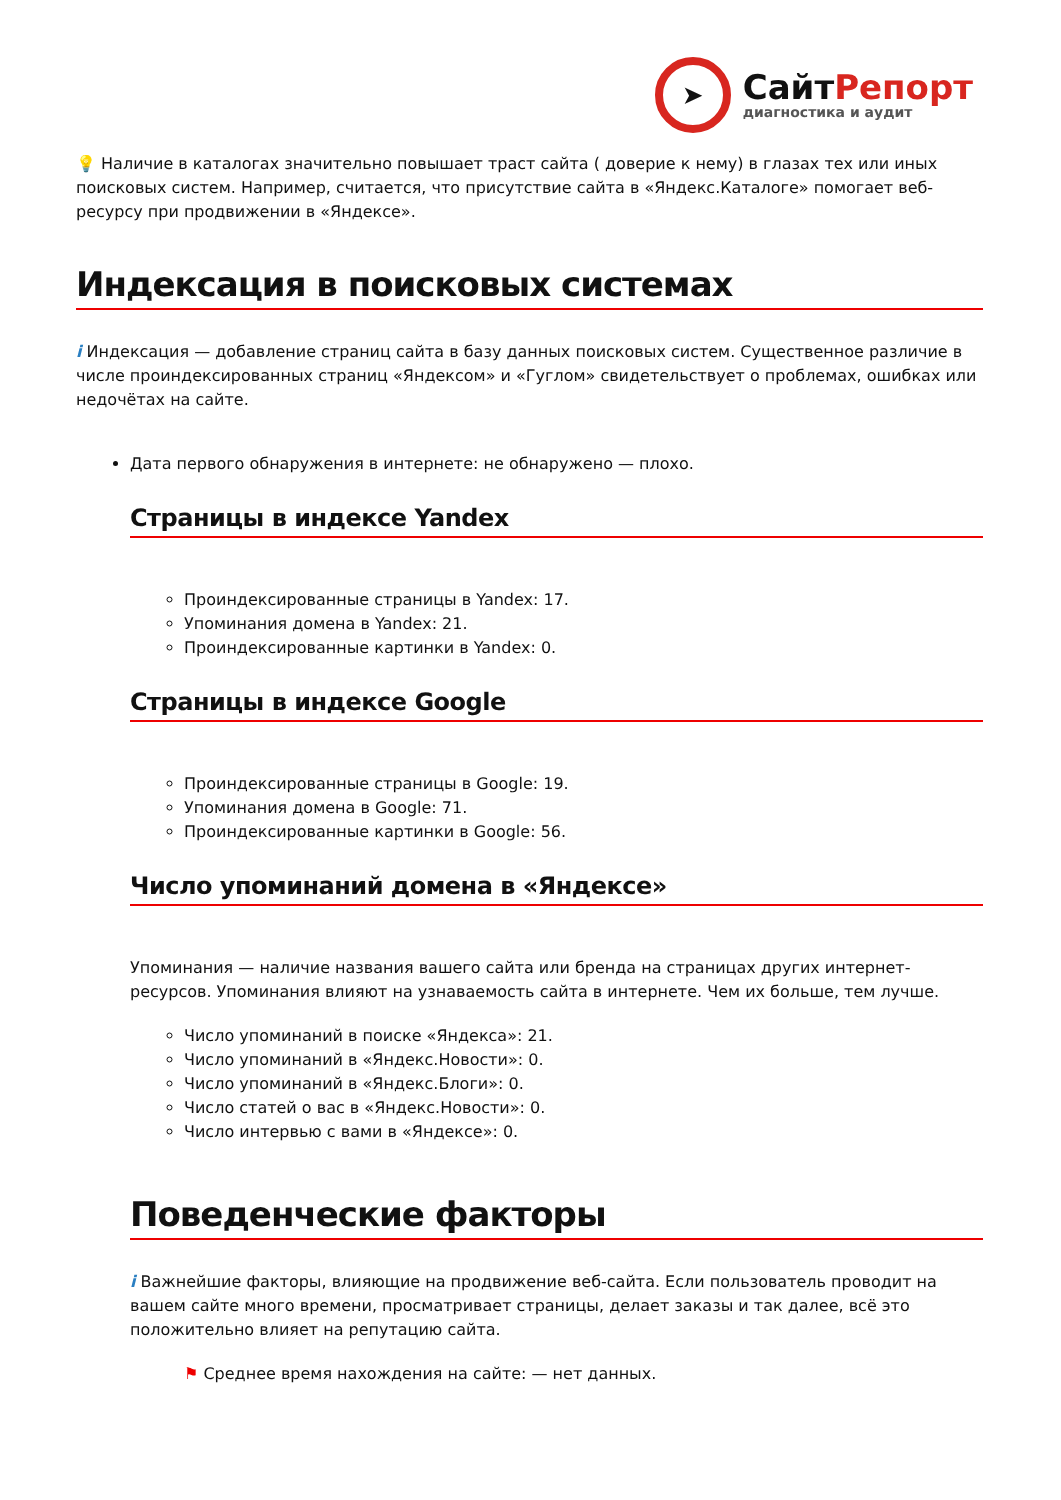➤
СайтРепорт
диагностика и аудит
💡 Наличие в каталогах значительно повышает траст сайта ( доверие к нему) в глазах тех или иных поисковых систем. Например, считается, что присутствие сайта в «Яндекс.Каталоге» помогает веб-ресурсу при продвижении в «Яндексе».
Индексация в поисковых системах
i Индексация — добавление страниц сайта в базу данных поисковых систем. Существенное различие в числе проиндексированных страниц «Яндексом» и «Гуглом» свидетельствует о проблемах, ошибках или недочётах на сайте.
Дата первого обнаружения в интернете: не обнаружено — плохо.
Страницы в индексе Yandex
Проиндексированные страницы в Yandex: 17.
Упоминания домена в Yandex: 21.
Проиндексированные картинки в Yandex: 0.
Страницы в индексе Google
Проиндексированные страницы в Google: 19.
Упоминания домена в Google: 71.
Проиндексированные картинки в Google: 56.
Число упоминаний домена в «Яндексе»
Упоминания — наличие названия вашего сайта или бренда на страницах других интернет-ресурсов. Упоминания влияют на узнаваемость сайта в интернете. Чем их больше, тем лучше.
Число упоминаний в поиске «Яндекса»: 21.
Число упоминаний в «Яндекс.Новости»: 0.
Число упоминаний в «Яндекс.Блоги»: 0.
Число статей о вас в «Яндекс.Новости»: 0.
Число интервью с вами в «Яндексе»: 0.
Поведенческие факторы
i Важнейшие факторы, влияющие на продвижение веб-сайта. Если пользователь проводит на вашем сайте много времени, просматривает страницы, делает заказы и так далее, всё это положительно влияет на репутацию сайта.
⚑ Среднее время нахождения на сайте: — нет данных.